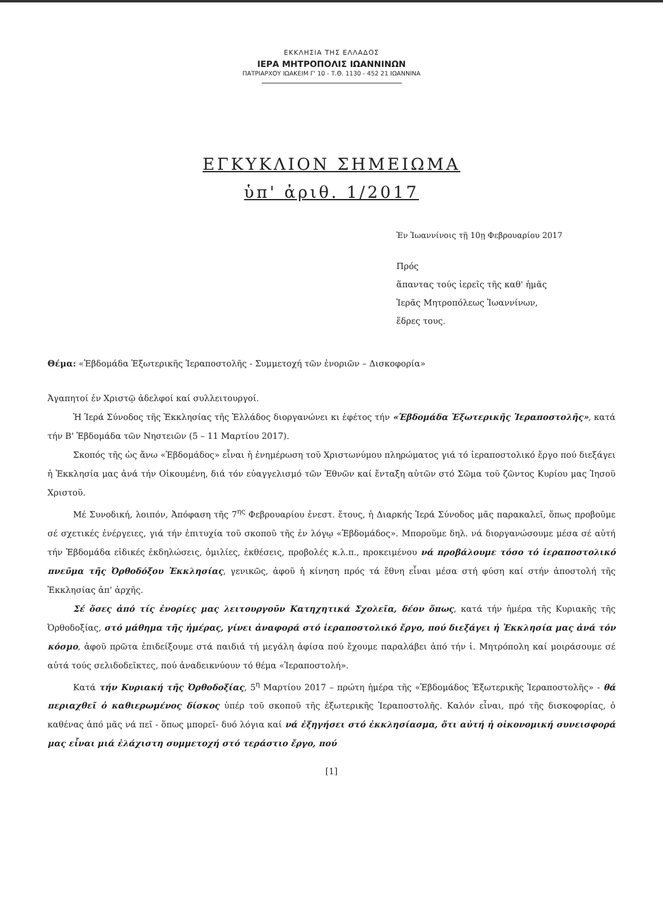ΕΚΚΛΗΣΙΑ ΤΗΣ ΕΛΛΑΔΟΣ
ΙΕΡΑ ΜΗΤΡΟΠΟΛΙΣ ΙΩΑΝΝΙΝΩΝ
ΠΑΤΡΙΑΡΧΟΥ ΙΩΑΚΕΙΜ Γ' 10 - Τ.Θ. 1130 - 452 21 ΙΩΑΝΝΙΝΑ
ΕΓΚΥΚΛΙΟΝ ΣΗΜΕΙΩΜΑ
ὑπ' ἀριθ. 1/2017
Ἐν Ἰωαννίνοις τῇ 10ῃ Φεβρουαρίου 2017
Πρός
ἅπαντας τούς ἱερεῖς τῆς καθ' ἡμᾶς
Ἱερᾶς Μητροπόλεως Ἰωαννίνων,
ἕδρες τους.
Θέμα: «Ἑβδομάδα Ἐξωτερικῆς Ἱεραποστολῆς - Συμμετοχή τῶν ἐνοριῶν – Δισκοφορία»
Ἀγαπητοί ἐν Χριστῷ ἀδελφοί καί συλλειτουργοί.
Ἡ Ἱερά Σύνοδος τῆς Ἐκκλησίας τῆς Ἑλλάδος διοργανώνει κι ἐφέτος τήν «Ἑβδομάδα Ἐξωτερικῆς Ἱεραποστολῆς», κατά τήν Β' Ἑβδομάδα τῶν Νηστειῶν (5 – 11 Μαρτίου 2017).
Σκοπός τῆς ὡς ἄνω «Ἑβδομάδος» εἶναι ἡ ἐνημέρωση τοῦ Χριστωνύμου πληρώματος γιά τό ἱεραποστολικό ἔργο πού διεξάγει ἡ Ἐκκλησία μας ἀνά τήν Οἰκουμένη, διά τόν εὐαγγελισμό τῶν Ἐθνῶν καί ἔνταξη αὐτῶν στό Σῶμα τοῦ ζῶντος Κυρίου μας Ἰησοῦ Χριστοῦ.
Μέ Συνοδική, λοιπόν, Ἀπόφαση τῆς 7<sup>ης</sup> Φεβρουαρίου ἐνεστ. ἔτους, ἡ Διαρκής Ἱερά Σύνοδος μᾶς παρακαλεῖ, ὅπως προβοῦμε σέ σχετικές ἐνέργειες, γιά τήν ἐπιτυχία τοῦ σκοποῦ τῆς ἐν λόγῳ «Ἑβδομάδος». Μποροῦμε δηλ. νά διοργανώσουμε μέσα σέ αὐτή τήν Ἑβδομάδα εἰδικές ἐκδηλώσεις, ὁμιλίες, ἐκθέσεις, προβολές κ.λ.π., προκειμένου νά προβάλουμε τόσο τό ἱεραποστολικό πνεῦμα τῆς Ὀρθοδόξου Ἐκκλησίας, γενικῶς, ἀφοῦ ἡ κίνηση πρός τά ἔθνη εἶναι μέσα στή φύση καί στήν ἀποστολή τῆς Ἐκκλησίας ἀπ' ἀρχῆς.
Σέ ὅσες ἀπό τίς ἐνορίες μας λειτουργοῦν Κατηχητικά Σχολεῖα, δέον ὅπως, κατά τήν ἡμέρα τῆς Κυριακῆς τῆς Ὀρθοδοξίας, στό μάθημα τῆς ἡμέρας, γίνει ἀναφορά στό ἱεραποστολικό ἔργο, πού διεξάγει ἡ Ἐκκλησία μας ἀνά τόν κόσμο, ἀφοῦ πρῶτα ἐπιδείξουμε στά παιδιά τή μεγάλη ἀφίσα πού ἔχουμε παραλάβει ἀπό τήν ἱ. Μητρόπολη καί μοιράσουμε σέ αὐτά τούς σελιδοδεῖκτες, πού ἀναδεικνύουν τό θέμα «Ἱεραποστολή».
Κατά τήν Κυριακή τῆς Ὀρθοδοξίας, 5<sup>η</sup> Μαρτίου 2017 – πρώτη ἡμέρα τῆς «Ἑβδομάδος Ἐξωτερικῆς Ἱεραποστολῆς» - θά περιαχθεῖ ὁ καθιερωμένος δίσκος ὑπέρ τοῦ σκοποῦ τῆς ἐξωτερικῆς Ἱεραποστολῆς. Καλόν εἶναι, πρό τῆς δισκοφορίας, ὁ καθένας ἀπό μᾶς νά πεῖ - ὅπως μπορεῖ- δυό λόγια καί νά ἐξηγήσει στό ἐκκλησίασμα, ὅτι αὐτή ἡ οἰκονομική συνεισφορά μας εἶναι μιά ἐλάχιστη συμμετοχή στό τεράστιο ἔργο, πού
[1]